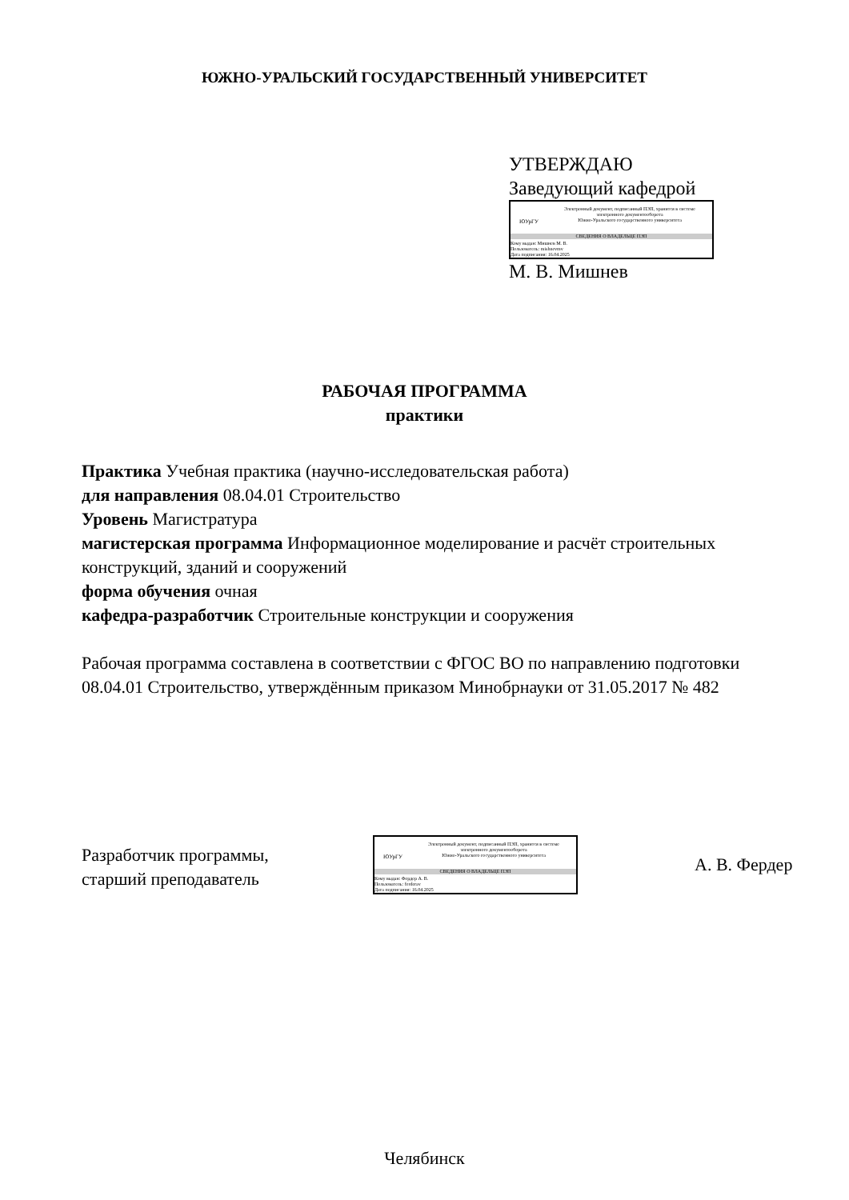ЮЖНО-УРАЛЬСКИЙ ГОСУДАРСТВЕННЫЙ УНИВЕРСИТЕТ
УТВЕРЖДАЮ
Заведующий кафедрой
ЮУрГУ
Электронный документ, подписанный ПЭП, хранится в системе
электронного документооборота
Южно-Уральского государственного университета
СВЕДЕНИЯ О ВЛАДЕЛЬЦЕ ПЭП
Кому выдан: Мишнев М. В.
Пользователь: mishnevmv
Дата подписания: 16.04.2025
М. В. Мишнев
РАБОЧАЯ ПРОГРАММА
практики
Практика Учебная практика (научно-исследовательская работа)
для направления 08.04.01 Строительство
Уровень Магистратура
магистерская программа Информационное моделирование и расчёт строительных конструкций, зданий и сооружений
форма обучения очная
кафедра-разработчик Строительные конструкции и сооружения
Рабочая программа составлена в соответствии с ФГОС ВО по направлению подготовки 08.04.01 Строительство, утверждённым приказом Минобрнауки от 31.05.2017 № 482
Разработчик программы,
старший преподаватель
ЮУрГУ
Электронный документ, подписанный ПЭП, хранится в системе
электронного документооборота
Южно-Уральского государственного университета
СВЕДЕНИЯ О ВЛАДЕЛЬЦЕ ПЭП
Кому выдан: Фердер А. В.
Пользователь: ferderav
Дата подписания: 16.04.2025
А. В. Фердер
Челябинск